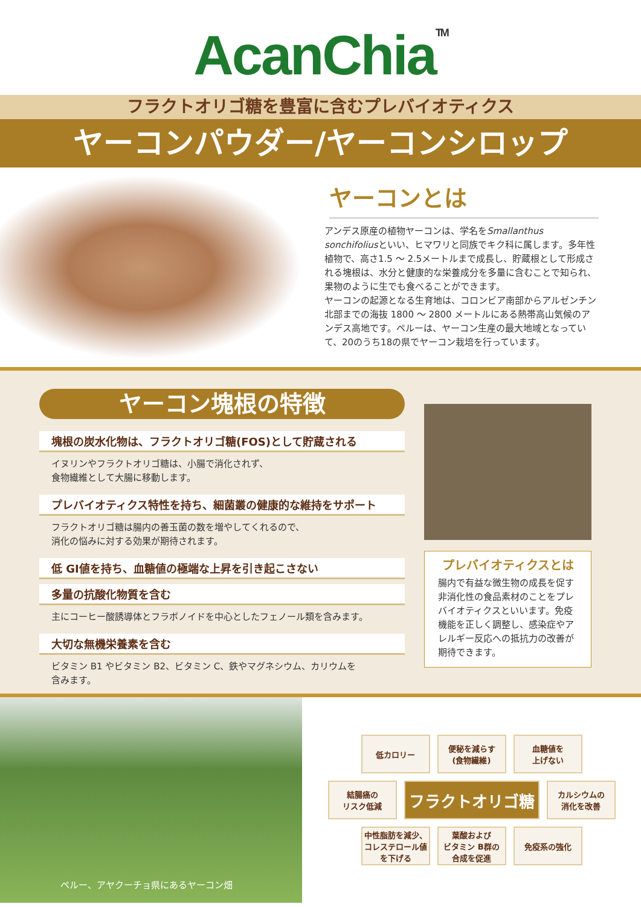AcanChia<sup>TM</sup>
フラクトオリゴ糖を豊富に含むプレバイオティクス
ヤーコンパウダー/ヤーコンシロップ
ヤーコンとは
アンデス原産の植物ヤーコンは、学名をSmallanthus sonchifoliusといい、ヒマワリと同族でキク科に属します。多年性植物で、高さ1.5 ～ 2.5メートルまで成長し、貯蔵根として形成される塊根は、水分と健康的な栄養成分を多量に含むことで知られ、果物のように生でも食べることができます。
ヤーコンの起源となる生育地は、コロンビア南部からアルゼンチン北部までの海抜 1800 ～ 2800 メートルにある熱帯高山気候のアンデス高地です。ペルーは、ヤーコン生産の最大地域となっていて、20のうち18の県でヤーコン栽培を行っています。
ヤーコン塊根の特徴
塊根の炭水化物は、フラクトオリゴ糖(FOS)として貯蔵される
イヌリンやフラクトオリゴ糖は、小腸で消化されず、
食物繊維として大腸に移動します。
プレバイオティクス特性を持ち、細菌叢の健康的な維持をサポート
フラクトオリゴ糖は腸内の善玉菌の数を増やしてくれるので、
消化の悩みに対する効果が期待されます。
低 GI値を持ち、血糖値の極端な上昇を引き起こさない
多量の抗酸化物質を含む
主にコーヒー酸誘導体とフラボノイドを中心としたフェノール類を含みます。
大切な無機栄養素を含む
ビタミン B1 やビタミン B2、ビタミン C、鉄やマグネシウム、カリウムを
含みます。
プレバイオティクスとは
腸内で有益な微生物の成長を促す非消化性の食品素材のことをプレバイオティクスといいます。免疫機能を正しく調整し、感染症やアレルギー反応への抵抗力の改善が期待できます。
ペルー、アヤクーチョ県にあるヤーコン畑
低カロリー
便秘を減らす
(食物繊維)
血糖値を
上げない
結腸癌の
リスク低減
フラクトオリゴ糖
カルシウムの
消化を改善
中性脂肪を減少、
コレステロール値
を下げる
葉酸および
ビタミン B群の
合成を促進
免疫系の強化